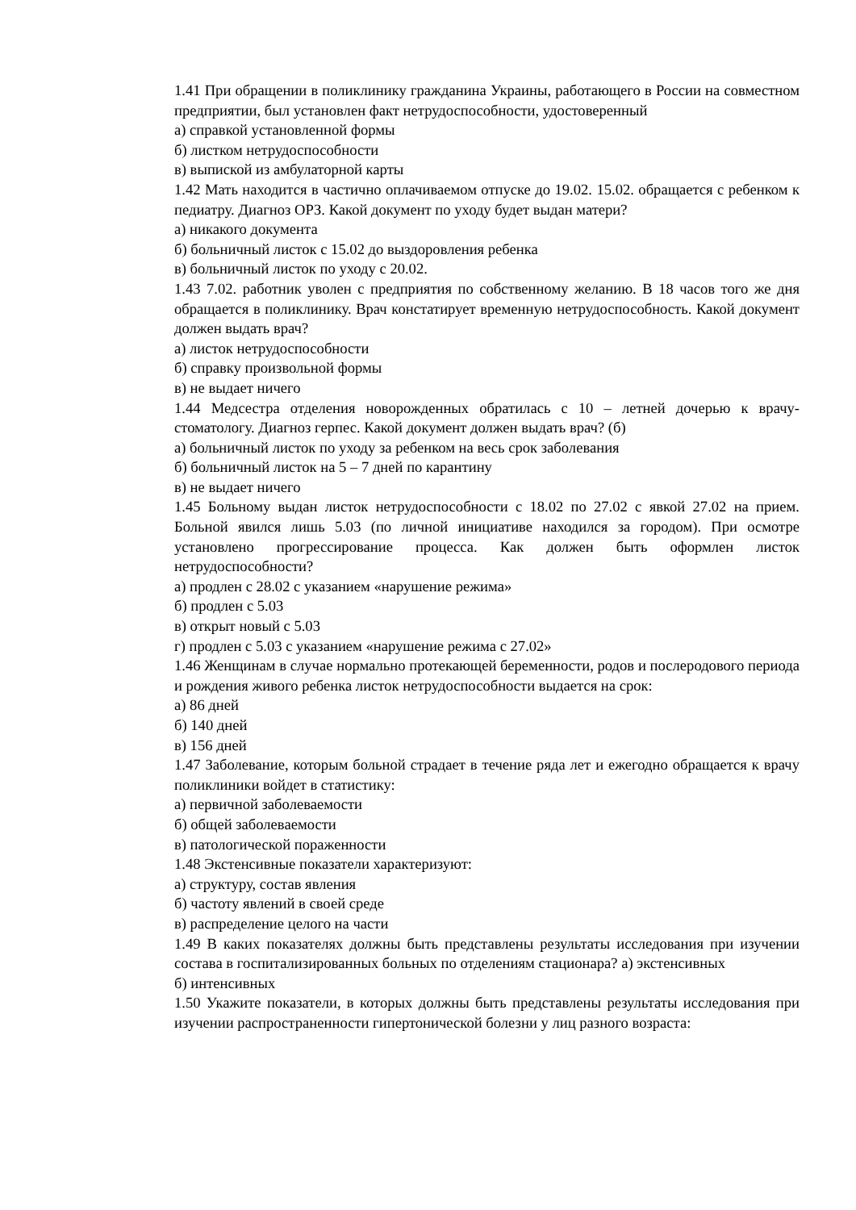1.41 При обращении в поликлинику гражданина Украины, работающего в России на совместном предприятии, был установлен факт нетрудоспособности, удостоверенный
а) справкой установленной формы
б) листком нетрудоспособности
в) выпиской из амбулаторной карты
1.42 Мать находится в частично оплачиваемом отпуске до 19.02. 15.02. обращается с ребенком к педиатру. Диагноз ОРЗ. Какой документ по уходу будет выдан матери?
а) никакого документа
б) больничный листок с 15.02 до выздоровления ребенка
в) больничный листок по уходу с 20.02.
1.43 7.02. работник уволен с предприятия по собственному желанию. В 18 часов того же дня обращается в поликлинику. Врач констатирует временную нетрудоспособность. Какой документ должен выдать врач?
а) листок нетрудоспособности
б) справку произвольной формы
в) не выдает ничего
1.44 Медсестра отделения новорожденных обратилась с 10 – летней дочерью к врачу- стоматологу. Диагноз герпес. Какой документ должен выдать врач? (б)
а) больничный листок по уходу за ребенком на весь срок заболевания
б) больничный листок на 5 – 7 дней по карантину
в) не выдает ничего
1.45 Больному выдан листок нетрудоспособности с 18.02 по 27.02 с явкой 27.02 на прием. Больной явился лишь 5.03 (по личной инициативе находился за городом). При осмотре установлено прогрессирование процесса. Как должен быть оформлен листок нетрудоспособности?
а) продлен с 28.02 с указанием «нарушение режима»
б) продлен с 5.03
в) открыт новый с 5.03
г) продлен с 5.03 с указанием «нарушение режима с 27.02»
1.46 Женщинам в случае нормально протекающей беременности, родов и послеродового периода и рождения живого ребенка листок нетрудоспособности выдается на срок:
а) 86 дней
б) 140 дней
в) 156 дней
1.47 Заболевание, которым больной страдает в течение ряда лет и ежегодно обращается к врачу поликлиники войдет в статистику:
а) первичной заболеваемости
б) общей заболеваемости
в) патологической пораженности
1.48 Экстенсивные показатели характеризуют:
а) структуру, состав явления
б) частоту явлений в своей среде
в) распределение целого на части
1.49 В каких показателях должны быть представлены результаты исследования при изучении состава в госпитализированных больных по отделениям стационара? а) экстенсивных
б) интенсивных
1.50 Укажите показатели, в которых должны быть представлены результаты исследования при изучении распространенности гипертонической болезни у лиц разного возраста: